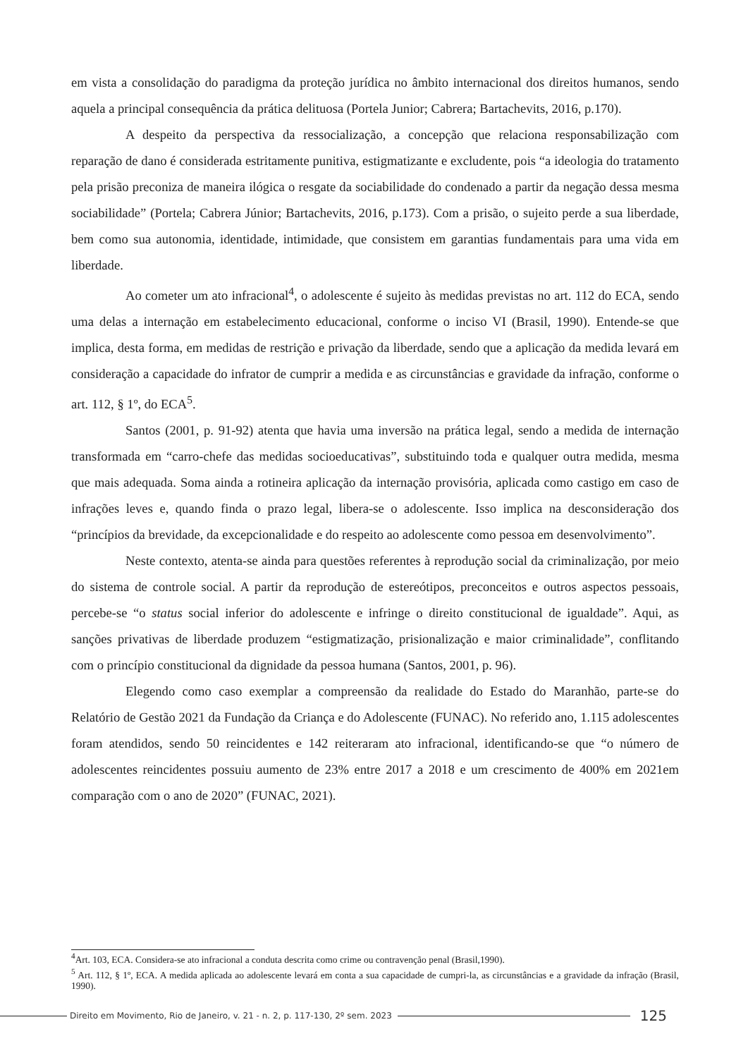em vista a consolidação do paradigma da proteção jurídica no âmbito internacional dos direitos humanos, sendo aquela a principal consequência da prática delituosa (Portela Junior; Cabrera; Bartachevits, 2016, p.170).
A despeito da perspectiva da ressocialização, a concepção que relaciona responsabilização com reparação de dano é considerada estritamente punitiva, estigmatizante e excludente, pois “a ideologia do tratamento pela prisão preconiza de maneira ilógica o resgate da sociabilidade do condenado a partir da negação dessa mesma sociabilidade” (Portela; Cabrera Júnior; Bartachevits, 2016, p.173). Com a prisão, o sujeito perde a sua liberdade, bem como sua autonomia, identidade, intimidade, que consistem em garantias fundamentais para uma vida em liberdade.
Ao cometer um ato infracional<sup>4</sup>, o adolescente é sujeito às medidas previstas no art. 112 do ECA, sendo uma delas a internação em estabelecimento educacional, conforme o inciso VI (Brasil, 1990). Entende-se que implica, desta forma, em medidas de restrição e privação da liberdade, sendo que a aplicação da medida levará em consideração a capacidade do infrator de cumprir a medida e as circunstâncias e gravidade da infração, conforme o art. 112, § 1º, do ECA<sup>5</sup>.
Santos (2001, p. 91-92) atenta que havia uma inversão na prática legal, sendo a medida de internação transformada em “carro-chefe das medidas socioeducativas”, substituindo toda e qualquer outra medida, mesma que mais adequada. Soma ainda a rotineira aplicação da internação provisória, aplicada como castigo em caso de infrações leves e, quando finda o prazo legal, libera-se o adolescente. Isso implica na desconsideração dos “princípios da brevidade, da excepcionalidade e do respeito ao adolescente como pessoa em desenvolvimento”.
Neste contexto, atenta-se ainda para questões referentes à reprodução social da criminalização, por meio do sistema de controle social. A partir da reprodução de estereótipos, preconceitos e outros aspectos pessoais, percebe-se “o status social inferior do adolescente e infringe o direito constitucional de igualdade”. Aqui, as sanções privativas de liberdade produzem “estigmatização, prisionalização e maior criminalidade”, conflitando com o princípio constitucional da dignidade da pessoa humana (Santos, 2001, p. 96).
Elegendo como caso exemplar a compreensão da realidade do Estado do Maranhão, parte-se do Relatório de Gestão 2021 da Fundação da Criança e do Adolescente (FUNAC). No referido ano, 1.115 adolescentes foram atendidos, sendo 50 reincidentes e 142 reiteraram ato infracional, identificando-se que “o número de adolescentes reincidentes possuiu aumento de 23% entre 2017 a 2018 e um crescimento de 400% em 2021em comparação com o ano de 2020” (FUNAC, 2021).
<sup>4</sup> Art. 103, ECA. Considera-se ato infracional a conduta descrita como crime ou contravenção penal (Brasil,1990).
<sup>5</sup> Art. 112, § 1º, ECA. A medida aplicada ao adolescente levará em conta a sua capacidade de cumpri-la, as circunstâncias e a gravidade da infração (Brasil, 1990).
Direito em Movimento, Rio de Janeiro, v. 21 - n. 2, p. 117-130, 2º sem. 2023
125